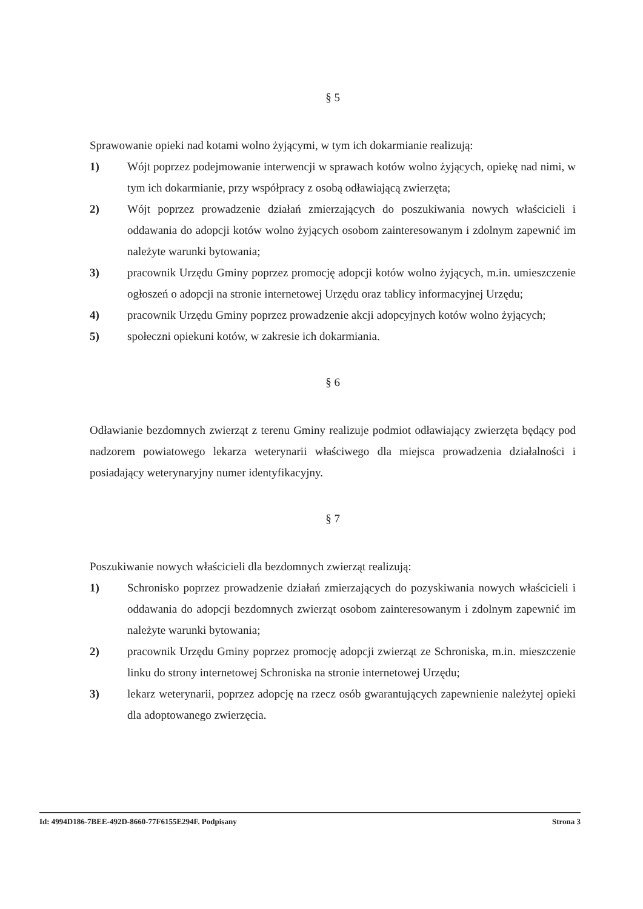§ 5
Sprawowanie opieki nad kotami wolno żyjącymi, w tym ich dokarmianie realizują:
1) Wójt poprzez podejmowanie interwencji w sprawach kotów wolno żyjących, opiekę nad nimi, w tym ich dokarmianie, przy współpracy z osobą odławiającą zwierzęta;
2) Wójt poprzez prowadzenie działań zmierzających do poszukiwania nowych właścicieli i oddawania do adopcji kotów wolno żyjących osobom zainteresowanym i zdolnym zapewnić im należyte warunki bytowania;
3) pracownik Urzędu Gminy poprzez promocję adopcji kotów wolno żyjących, m.in. umieszczenie ogłoszeń o adopcji na stronie internetowej Urzędu oraz tablicy informacyjnej Urzędu;
4) pracownik Urzędu Gminy poprzez prowadzenie akcji adopcyjnych kotów wolno żyjących;
5) społeczni opiekuni kotów, w zakresie ich dokarmiania.
§ 6
Odławianie bezdomnych zwierząt z terenu Gminy realizuje podmiot odławiający zwierzęta będący pod nadzorem powiatowego lekarza weterynarii właściwego dla miejsca prowadzenia działalności i posiadający weterynaryjny numer identyfikacyjny.
§ 7
Poszukiwanie nowych właścicieli dla bezdomnych zwierząt realizują:
1) Schronisko poprzez prowadzenie działań zmierzających do pozyskiwania nowych właścicieli i oddawania do adopcji bezdomnych zwierząt osobom zainteresowanym i zdolnym zapewnić im należyte warunki bytowania;
2) pracownik Urzędu Gminy poprzez promocję adopcji zwierząt ze Schroniska, m.in. mieszczenie linku do strony internetowej Schroniska na stronie internetowej Urzędu;
3) lekarz weterynarii, poprzez adopcję na rzecz osób gwarantujących zapewnienie należytej opieki dla adoptowanego zwierzęcia.
Id: 4994D186-7BEE-492D-8660-77F6155E294F. Podpisany Strona 3